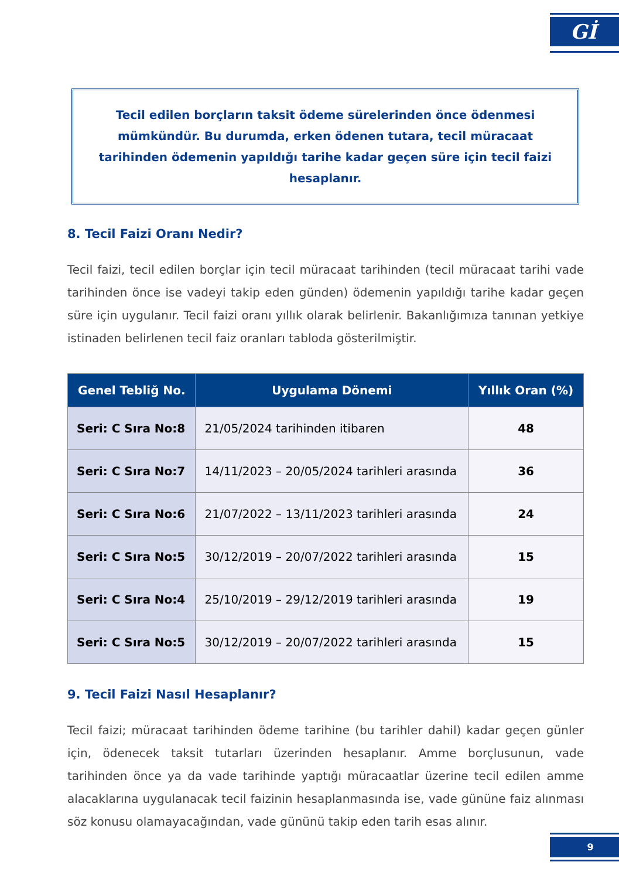Gİ
Tecil edilen borçların taksit ödeme sürelerinden önce ödenmesi mümkündür. Bu durumda, erken ödenen tutara, tecil müracaat tarihinden ödemenin yapıldığı tarihe kadar geçen süre için tecil faizi hesaplanır.
8. Tecil Faizi Oranı Nedir?
Tecil faizi, tecil edilen borçlar için tecil müracaat tarihinden (tecil müracaat tarihi vade tarihinden önce ise vadeyi takip eden günden) ödemenin yapıldığı tarihe kadar geçen süre için uygulanır. Tecil faizi oranı yıllık olarak belirlenir. Bakanlığımıza tanınan yetkiye istinaden belirlenen tecil faiz oranları tabloda gösterilmiştir.
| Genel Tebliğ No. | Uygulama Dönemi | Yıllık Oran (%) |
| --- | --- | --- |
| Seri: C Sıra No:8 | 21/05/2024 tarihinden itibaren | 48 |
| Seri: C Sıra No:7 | 14/11/2023 – 20/05/2024 tarihleri arasında | 36 |
| Seri: C Sıra No:6 | 21/07/2022 – 13/11/2023 tarihleri arasında | 24 |
| Seri: C Sıra No:5 | 30/12/2019 – 20/07/2022 tarihleri arasında | 15 |
| Seri: C Sıra No:4 | 25/10/2019 – 29/12/2019 tarihleri arasında | 19 |
| Seri: C Sıra No:5 | 30/12/2019 – 20/07/2022 tarihleri arasında | 15 |
9. Tecil Faizi Nasıl Hesaplanır?
Tecil faizi; müracaat tarihinden ödeme tarihine (bu tarihler dahil) kadar geçen günler için, ödenecek taksit tutarları üzerinden hesaplanır. Amme borçlusunun, vade tarihinden önce ya da vade tarihinde yaptığı müracaatlar üzerine tecil edilen amme alacaklarına uygulanacak tecil faizinin hesaplanmasında ise, vade gününe faiz alınması söz konusu olamayacağından, vade gününü takip eden tarih esas alınır.
9